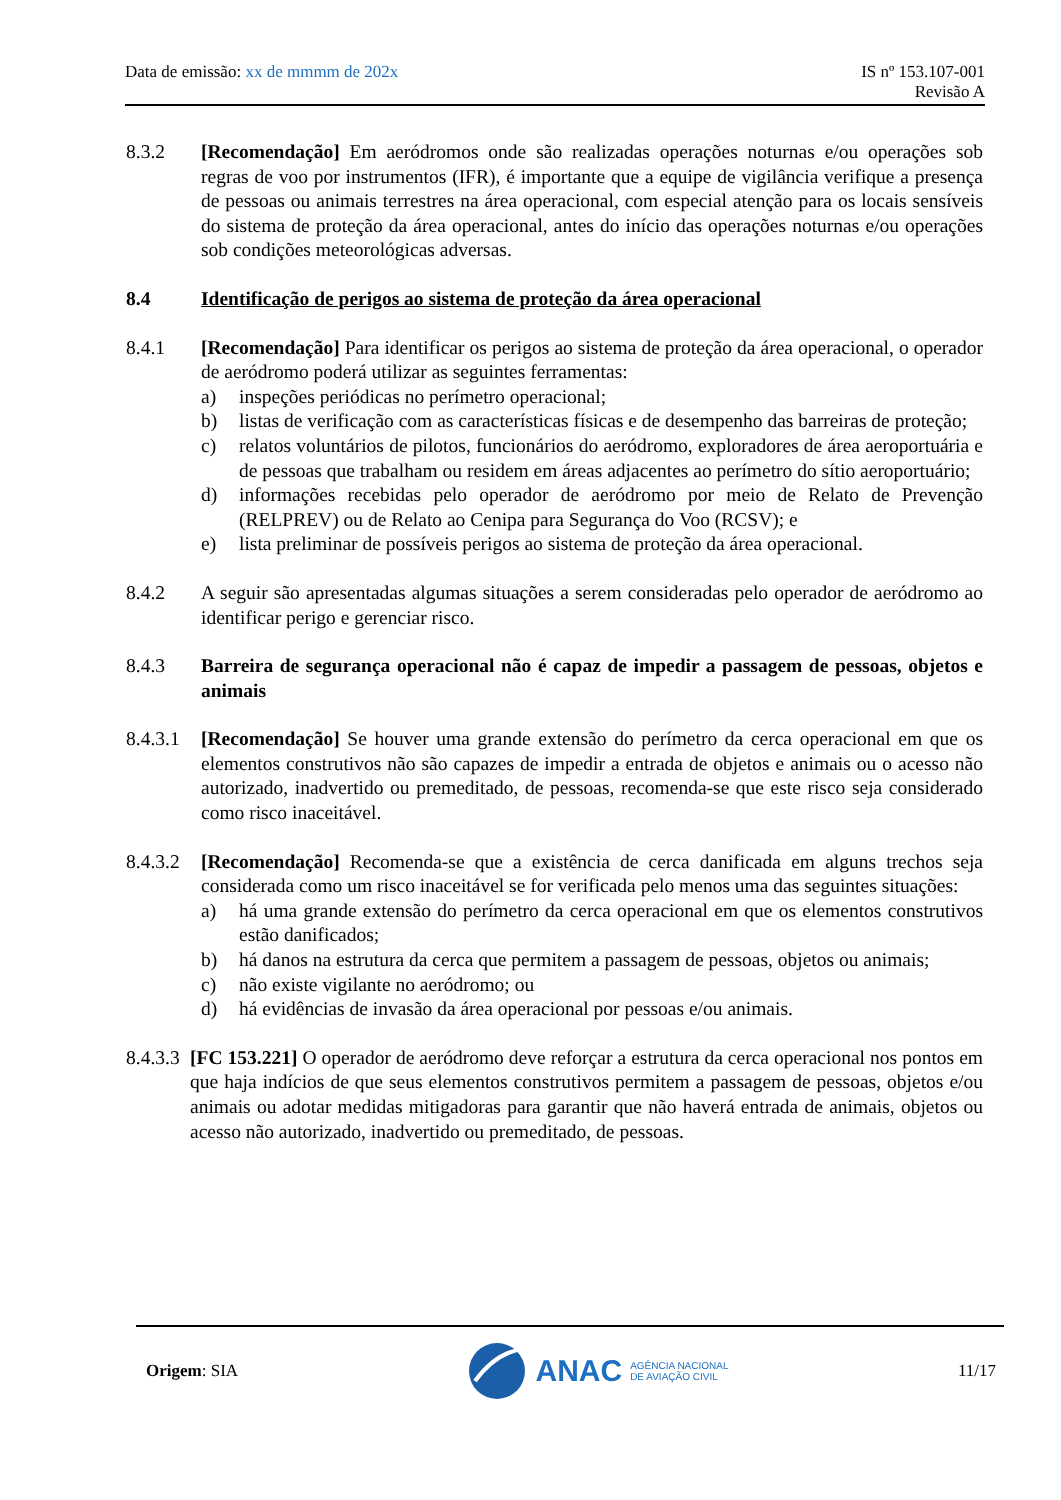Data de emissão: xx de mmmm de 202x
IS nº 153.107-001
Revisão A
8.3.2 [Recomendação] Em aeródromos onde são realizadas operações noturnas e/ou operações sob regras de voo por instrumentos (IFR), é importante que a equipe de vigilância verifique a presença de pessoas ou animais terrestres na área operacional, com especial atenção para os locais sensíveis do sistema de proteção da área operacional, antes do início das operações noturnas e/ou operações sob condições meteorológicas adversas.
8.4 Identificação de perigos ao sistema de proteção da área operacional
8.4.1 [Recomendação] Para identificar os perigos ao sistema de proteção da área operacional, o operador de aeródromo poderá utilizar as seguintes ferramentas:
a) inspeções periódicas no perímetro operacional;
b) listas de verificação com as características físicas e de desempenho das barreiras de proteção;
c) relatos voluntários de pilotos, funcionários do aeródromo, exploradores de área aeroportuária e de pessoas que trabalham ou residem em áreas adjacentes ao perímetro do sítio aeroportuário;
d) informações recebidas pelo operador de aeródromo por meio de Relato de Prevenção (RELPREV) ou de Relato ao Cenipa para Segurança do Voo (RCSV); e
e) lista preliminar de possíveis perigos ao sistema de proteção da área operacional.
8.4.2 A seguir são apresentadas algumas situações a serem consideradas pelo operador de aeródromo ao identificar perigo e gerenciar risco.
8.4.3 Barreira de segurança operacional não é capaz de impedir a passagem de pessoas, objetos e animais
8.4.3.1
[Recomendação] Se houver uma grande extensão do perímetro da cerca operacional em que os elementos construtivos não são capazes de impedir a entrada de objetos e animais ou o acesso não autorizado, inadvertido ou premeditado, de pessoas, recomenda-se que este risco seja considerado como risco inaceitável.
8.4.3.2
[Recomendação] Recomenda-se que a existência de cerca danificada em alguns trechos seja considerada como um risco inaceitável se for verificada pelo menos uma das seguintes situações:
a) há uma grande extensão do perímetro da cerca operacional em que os elementos construtivos estão danificados;
b) há danos na estrutura da cerca que permitem a passagem de pessoas, objetos ou animais;
c) não existe vigilante no aeródromo; ou
d) há evidências de invasão da área operacional por pessoas e/ou animais.
8.4.3.3
[FC 153.221] O operador de aeródromo deve reforçar a estrutura da cerca operacional nos pontos em que haja indícios de que seus elementos construtivos permitem a passagem de pessoas, objetos e/ou animais ou adotar medidas mitigadoras para garantir que não haverá entrada de animais, objetos ou acesso não autorizado, inadvertido ou premeditado, de pessoas.
Origem: SIA
ANAC AGÊNCIA NACIONAL
DE AVIAÇÃO CIVIL
11/17